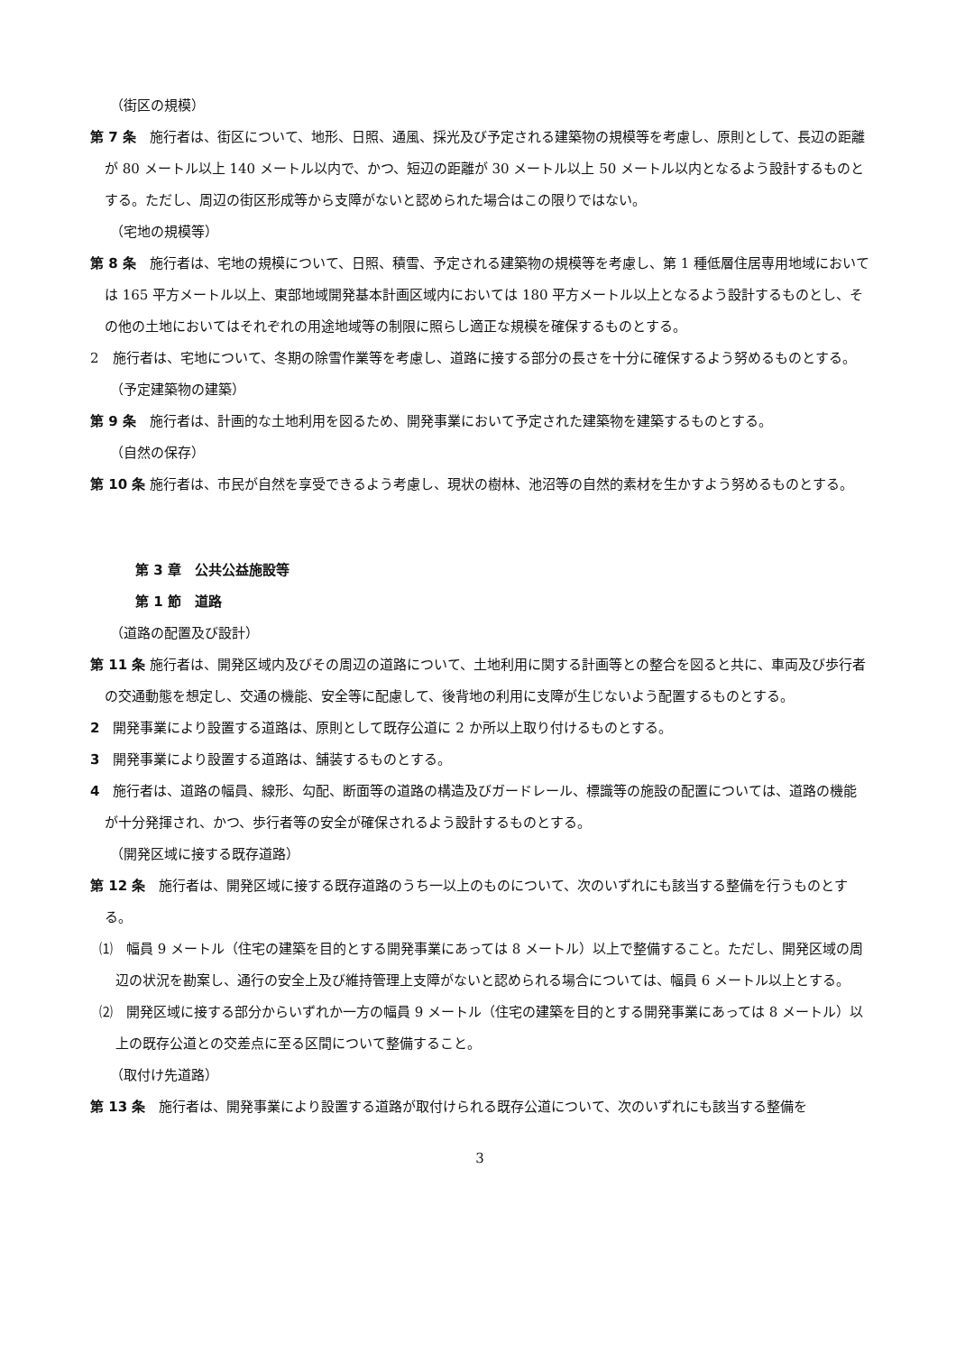（街区の規模）
第 7 条　施行者は、街区について、地形、日照、通風、採光及び予定される建築物の規模等を考慮し、原則として、長辺の距離が 80 メートル以上 140 メートル以内で、かつ、短辺の距離が 30 メートル以上 50 メートル以内となるよう設計するものとする。ただし、周辺の街区形成等から支障がないと認められた場合はこの限りではない。
（宅地の規模等）
第 8 条　施行者は、宅地の規模について、日照、積雪、予定される建築物の規模等を考慮し、第 1 種低層住居専用地域においては 165 平方メートル以上、東部地域開発基本計画区域内においては 180 平方メートル以上となるよう設計するものとし、その他の土地においてはそれぞれの用途地域等の制限に照らし適正な規模を確保するものとする。
2　施行者は、宅地について、冬期の除雪作業等を考慮し、道路に接する部分の長さを十分に確保するよう努めるものとする。
（予定建築物の建築）
第 9 条　施行者は、計画的な土地利用を図るため、開発事業において予定された建築物を建築するものとする。
（自然の保存）
第 10 条 施行者は、市民が自然を享受できるよう考慮し、現状の樹林、池沼等の自然的素材を生かすよう努めるものとする。
第 3 章　公共公益施設等
第 1 節　道路
（道路の配置及び設計）
第 11 条 施行者は、開発区域内及びその周辺の道路について、土地利用に関する計画等との整合を図ると共に、車両及び歩行者の交通動態を想定し、交通の機能、安全等に配慮して、後背地の利用に支障が生じないよう配置するものとする。
2　開発事業により設置する道路は、原則として既存公道に 2 か所以上取り付けるものとする。
3　開発事業により設置する道路は、舗装するものとする。
4　施行者は、道路の幅員、線形、勾配、断面等の道路の構造及びガードレール、標識等の施設の配置については、道路の機能が十分発揮され、かつ、歩行者等の安全が確保されるよう設計するものとする。
（開発区域に接する既存道路）
第 12 条　施行者は、開発区域に接する既存道路のうち一以上のものについて、次のいずれにも該当する整備を行うものとする。
⑴　幅員 9 メートル（住宅の建築を目的とする開発事業にあっては 8 メートル）以上で整備すること。ただし、開発区域の周辺の状況を勘案し、通行の安全上及び維持管理上支障がないと認められる場合については、幅員 6 メートル以上とする。
⑵　開発区域に接する部分からいずれか一方の幅員 9 メートル（住宅の建築を目的とする開発事業にあっては 8 メートル）以上の既存公道との交差点に至る区間について整備すること。
（取付け先道路）
第 13 条　施行者は、開発事業により設置する道路が取付けられる既存公道について、次のいずれにも該当する整備を
3